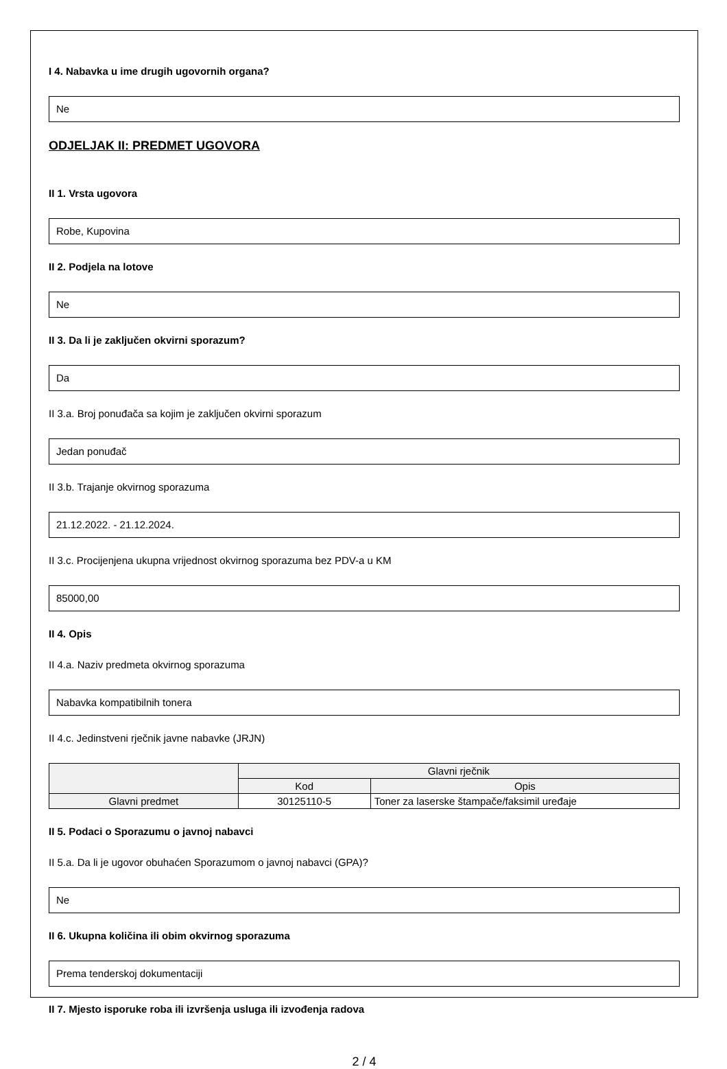I 4. Nabavka u ime drugih ugovornih organa?
Ne
ODJELJAK II: PREDMET UGOVORA
II 1. Vrsta ugovora
Robe, Kupovina
II 2. Podjela na lotove
Ne
II 3. Da li je zaključen okvirni sporazum?
Da
II 3.a. Broj ponuđača sa kojim je zaključen okvirni sporazum
Jedan ponuđač
II 3.b. Trajanje okvirnog sporazuma
21.12.2022. - 21.12.2024.
II 3.c. Procijenjena ukupna vrijednost okvirnog sporazuma bez PDV-a u KM
85000,00
II 4. Opis
II 4.a. Naziv predmeta okvirnog sporazuma
Nabavka kompatibilnih tonera
II 4.c. Jedinstveni rječnik javne nabavke (JRJN)
| | Glavni rječnik | |
| --- | --- | --- |
| | Kod | Opis |
| Glavni predmet | 30125110-5 | Toner za laserske štampače/faksimil uređaje |
II 5. Podaci o Sporazumu o javnoj nabavci
II 5.a. Da li je ugovor obuhaćen Sporazumom o javnoj nabavci (GPA)?
Ne
II 6. Ukupna količina ili obim okvirnog sporazuma
Prema tenderskoj dokumentaciji
II 7. Mjesto isporuke roba ili izvršenja usluga ili izvođenja radova
2 / 4